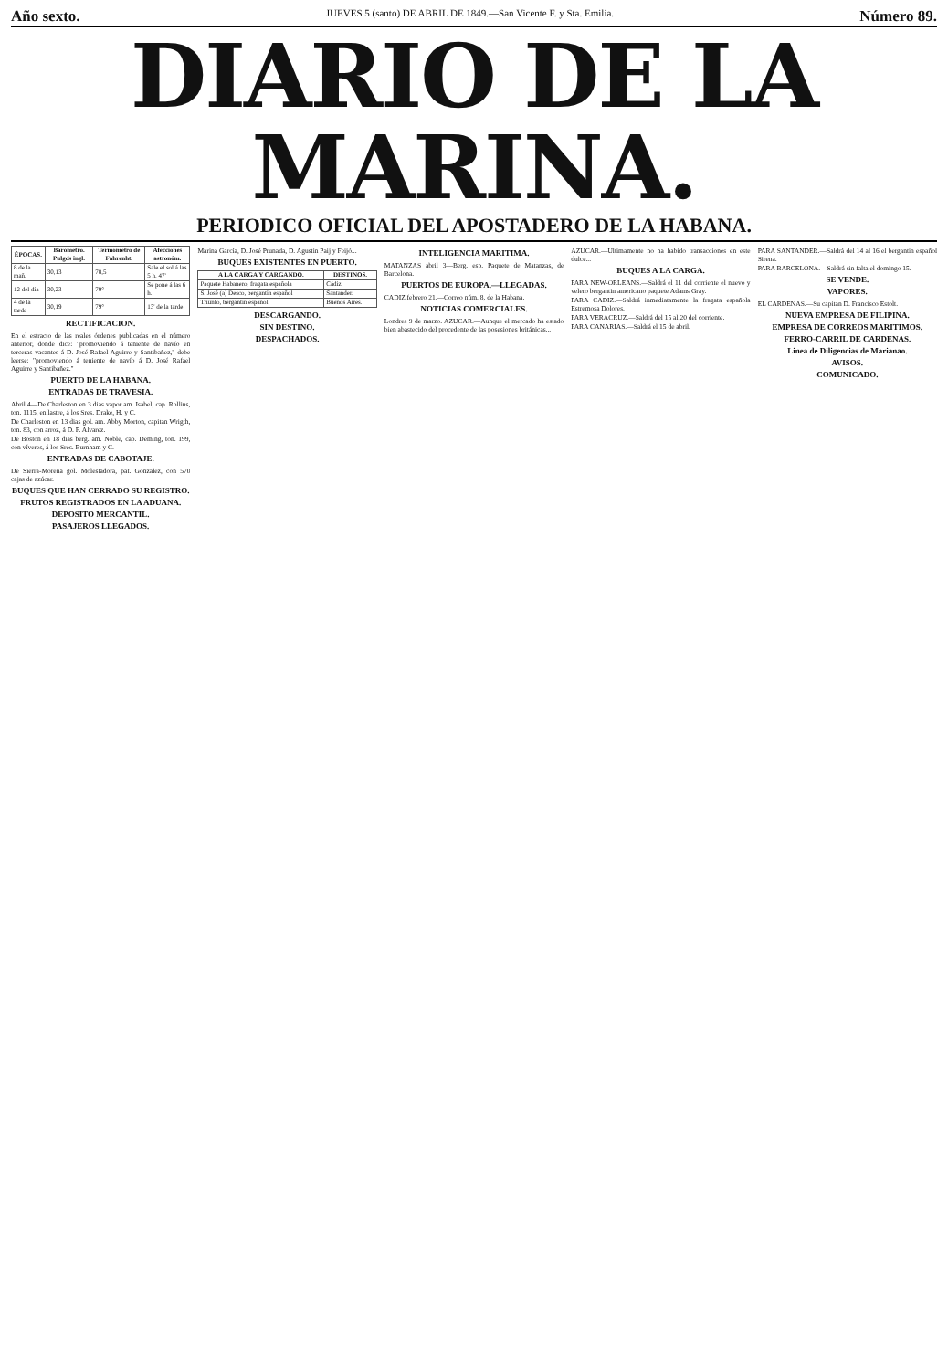Año sexto. JUEVES 5 (santo) DE ABRIL DE 1849.—San Vicente F. y Sta. Emilia. Número 89.
DIARIO DE LA MARINA.
PERIODICO OFICIAL DEL APOSTADERO DE LA HABANA.
| ÉPOCAS. | Barómetro. Pulgds ingl. | Termómetro de Fahrenht. | Afecciones astronóm. |
| --- | --- | --- | --- |
| 8 de la mañ. | 30,13 | 78,5 | Sale el sol á las 5 h. 47' |
| 12 del dia | 30,23 | 79° | Se pone á las 6 h. |
| 4 de la tarde | 30,19 | 79° | 13' de la tarde. |
RECTIFICACION.
En el estracto de las reales órdenes publicadas en el número anterior, donde dice: "promoviendo á teniente de navío en terceras vacantes á D. José Rafael Aguirre y Santibañez," debe leerse: "promoviendo á teniente de navío á D. José Rafael Aguirre y Santibañez."
PUERTO DE LA HABANA.
ENTRADAS DE TRAVESIA.
Abril 4—De Charleston en 3 dias vapor am. Isabel, cap. Rollins, ton. 1115, en lastre, á los Sres. Drake, H. y C.
De Charleston en 13 dias gol. am. Abby Morton, capitan Wrigth, ton. 83, con arroz, á D. F. Alvarez.
De Boston en 18 dias berg. am. Noble, cap. Deming, ton. 199, con víveres, á los Sres. Burnham y C.
ENTRADAS DE CABOTAJE.
De Sierra-Morena gol. Molestadora, pat. Gonzalez, con 570 cajas de azúcar.
BUQUES QUE HAN CERRADO SU REGISTRO.
FRUTOS REGISTRADOS EN LA ADUANA.
DEPOSITO MERCANTIL.
PASAJEROS LLEGADOS.
Marina García, D. José Prunada, D. Agustin Paij y Feijó...
BUQUES EXISTENTES EN PUERTO.
| A LA CARGA Y CARGANDO. | DESTINOS. |
| --- | --- |
| Paquete Habanero, fragata española | Cádiz. |
| S. José (a) Desco, bergantin español | Santander. |
| Triunfo, bergantin español | Buenos Aires. |
DESCARGANDO.
SIN DESTINO.
DESPACHADOS.
INTELIGENCIA MARITIMA.
MATANZAS abril 3—Berg. esp. Paquete de Matanzas, de Barcelona.
PUERTOS DE EUROPA.—LLEGADAS.
CADIZ febrero 21.—Correo núm. 8, de la Habana.
NOTICIAS COMERCIALES.
Londres 9 de marzo. AZUCAR.—Aunque el mercado ha estado bien abastecido del procedente de las posesiones británicas...
AZUCAR.—Ultimamente no ha habido transacciones en este dulce...
BUQUES A LA CARGA.
PARA NEW-ORLEANS.—Saldrá el 11 del corriente el nuevo y velero bergantin americano paquete Adams Gray.
PARA CADIZ.—Saldrá inmediatamente la fragata española Estremosa Dolores.
PARA VERACRUZ.—Saldrá del 15 al 20 del corriente.
PARA CANARIAS.—Saldrá el 15 de abril.
PARA SANTANDER.—Saldrá del 14 al 16 el bergantin español Sirena.
PARA BARCELONA.—Saldrá sin falta el domingo 15.
SE VENDE.
VAPORES.
EL CARDENAS.—Su capitan D. Francisco Estolt.
NUEVA EMPRESA DE FILIPINA.
EMPRESA DE CORREOS MARITIMOS.
FERRO-CARRIL DE CARDENAS.
Linea de Diligencias de Marianao.
AVISOS.
COMUNICADO.